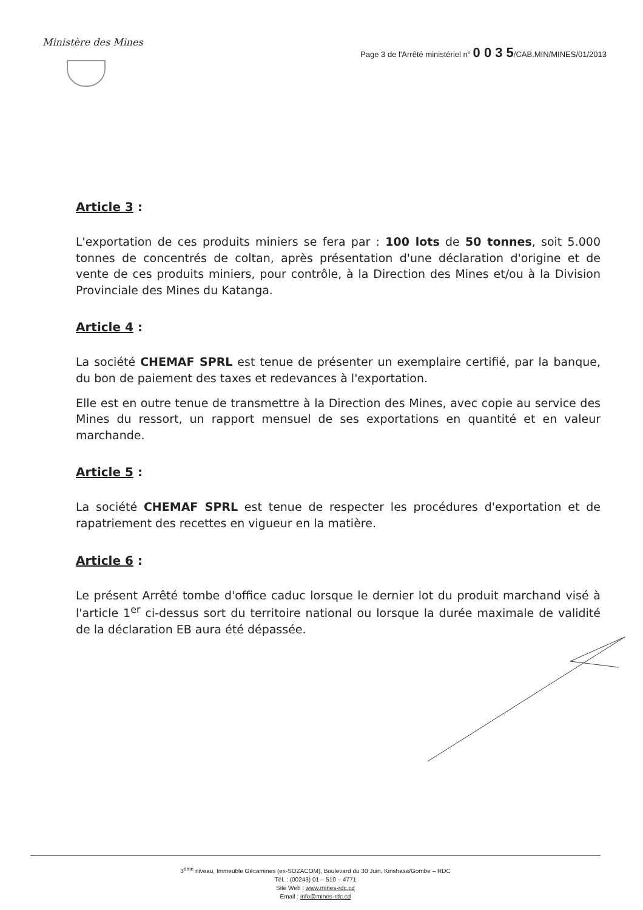Ministère des Mines
Page 3 de l'Arrêté ministériel n° 0 0 3 5/CAB.MIN/MINES/01/2013
Article 3 :
L'exportation de ces produits miniers se fera par : 100 lots de 50 tonnes, soit 5.000 tonnes de concentrés de coltan, après présentation d'une déclaration d'origine et de vente de ces produits miniers, pour contrôle, à la Direction des Mines et/ou à la Division Provinciale des Mines du Katanga.
Article 4 :
La société CHEMAF SPRL est tenue de présenter un exemplaire certifié, par la banque, du bon de paiement des taxes et redevances à l'exportation.
Elle est en outre tenue de transmettre à la Direction des Mines, avec copie au service des Mines du ressort, un rapport mensuel de ses exportations en quantité et en valeur marchande.
Article 5 :
La société CHEMAF SPRL est tenue de respecter les procédures d'exportation et de rapatriement des recettes en vigueur en la matière.
Article 6 :
Le présent Arrêté tombe d'office caduc lorsque le dernier lot du produit marchand visé à l'article 1<sup>er</sup> ci-dessus sort du territoire national ou lorsque la durée maximale de validité de la déclaration EB aura été dépassée.
3<sup>ème</sup> niveau, Immeuble Gécamines (ex-SOZACOM), Boulevard du 30 Juin, Kinshasa/Gombe – RDC
Tél. : (00243) 01 – 510 – 4771
Site Web : www.mines-rdc.cd
Email : info@mines-rdc.cd